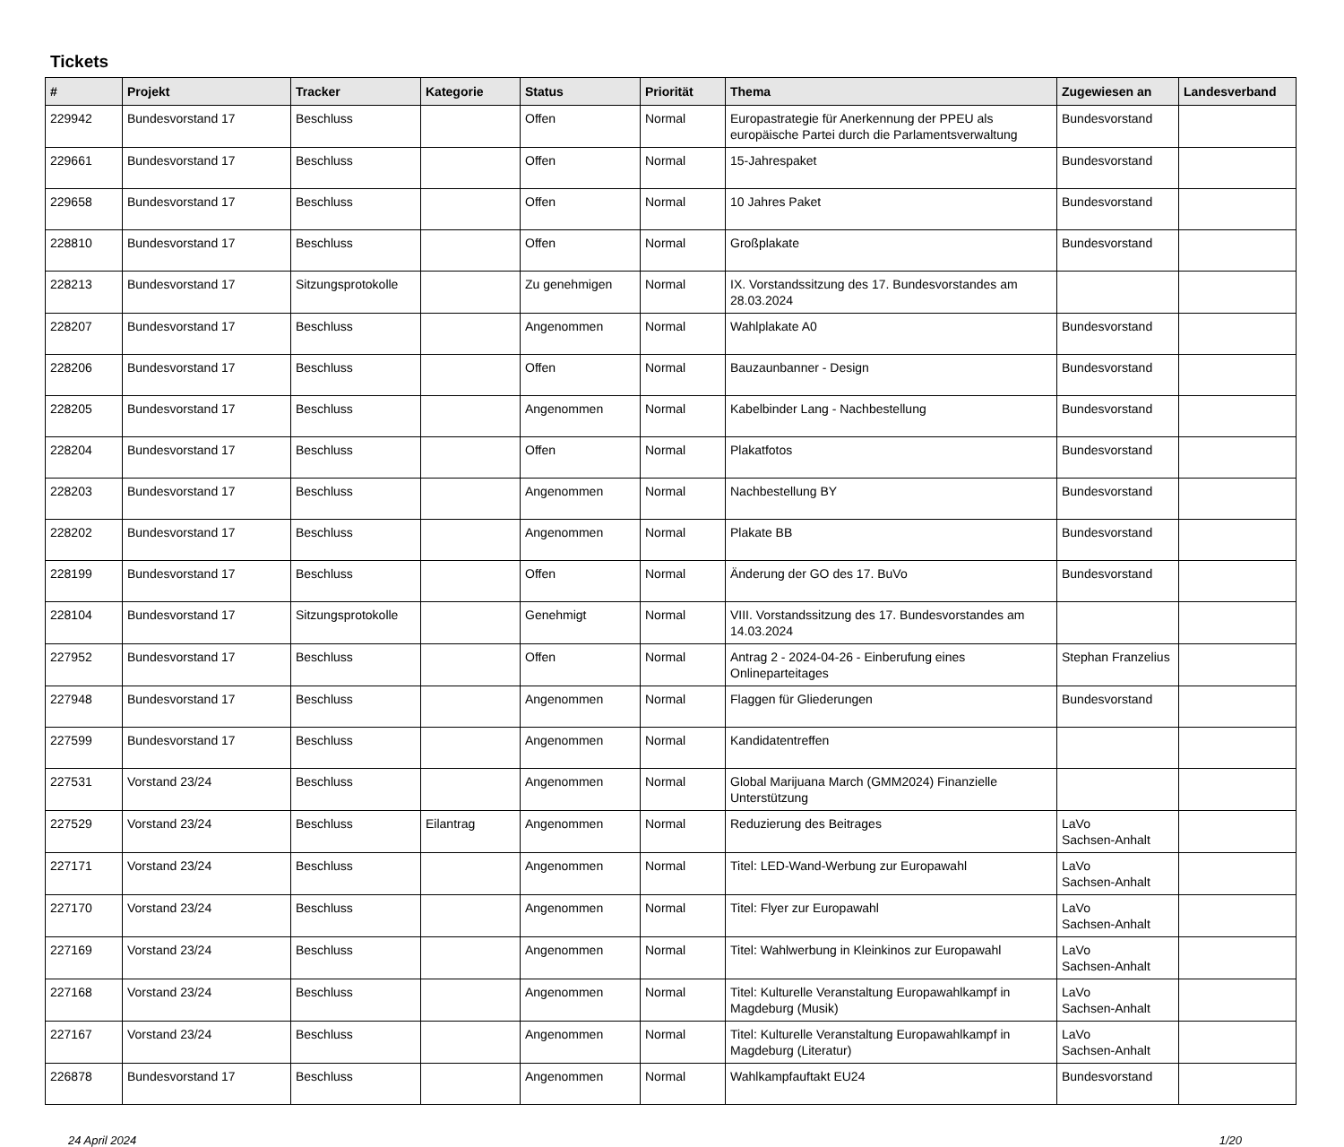Tickets
| # | Projekt | Tracker | Kategorie | Status | Priorität | Thema | Zugewiesen an | Landesverband |
| --- | --- | --- | --- | --- | --- | --- | --- | --- |
| 229942 | Bundesvorstand 17 | Beschluss | | Offen | Normal | Europastrategie für Anerkennung der PPEU als europäische Partei durch die Parlamentsverwaltung | Bundesvorstand | |
| 229661 | Bundesvorstand 17 | Beschluss | | Offen | Normal | 15-Jahrespaket | Bundesvorstand | |
| 229658 | Bundesvorstand 17 | Beschluss | | Offen | Normal | 10 Jahres Paket | Bundesvorstand | |
| 228810 | Bundesvorstand 17 | Beschluss | | Offen | Normal | Großplakate | Bundesvorstand | |
| 228213 | Bundesvorstand 17 | Sitzungsprotokolle | | Zu genehmigen | Normal | IX. Vorstandssitzung des 17. Bundesvorstandes am 28.03.2024 | | |
| 228207 | Bundesvorstand 17 | Beschluss | | Angenommen | Normal | Wahlplakate A0 | Bundesvorstand | |
| 228206 | Bundesvorstand 17 | Beschluss | | Offen | Normal | Bauzaunbanner - Design | Bundesvorstand | |
| 228205 | Bundesvorstand 17 | Beschluss | | Angenommen | Normal | Kabelbinder Lang - Nachbestellung | Bundesvorstand | |
| 228204 | Bundesvorstand 17 | Beschluss | | Offen | Normal | Plakatfotos | Bundesvorstand | |
| 228203 | Bundesvorstand 17 | Beschluss | | Angenommen | Normal | Nachbestellung BY | Bundesvorstand | |
| 228202 | Bundesvorstand 17 | Beschluss | | Angenommen | Normal | Plakate BB | Bundesvorstand | |
| 228199 | Bundesvorstand 17 | Beschluss | | Offen | Normal | Änderung der GO des 17. BuVo | Bundesvorstand | |
| 228104 | Bundesvorstand 17 | Sitzungsprotokolle | | Genehmigt | Normal | VIII. Vorstandssitzung des 17. Bundesvorstandes am 14.03.2024 | | |
| 227952 | Bundesvorstand 17 | Beschluss | | Offen | Normal | Antrag 2 - 2024-04-26 - Einberufung eines Onlineparteitages | Stephan Franzelius | |
| 227948 | Bundesvorstand 17 | Beschluss | | Angenommen | Normal | Flaggen für Gliederungen | Bundesvorstand | |
| 227599 | Bundesvorstand 17 | Beschluss | | Angenommen | Normal | Kandidatentreffen | | |
| 227531 | Vorstand 23/24 | Beschluss | | Angenommen | Normal | Global Marijuana March (GMM2024) Finanzielle Unterstützung | | |
| 227529 | Vorstand 23/24 | Beschluss | Eilantrag | Angenommen | Normal | Reduzierung des Beitrages | LaVo Sachsen-Anhalt | |
| 227171 | Vorstand 23/24 | Beschluss | | Angenommen | Normal | Titel: LED-Wand-Werbung zur Europawahl | LaVo Sachsen-Anhalt | |
| 227170 | Vorstand 23/24 | Beschluss | | Angenommen | Normal | Titel: Flyer zur Europawahl | LaVo Sachsen-Anhalt | |
| 227169 | Vorstand 23/24 | Beschluss | | Angenommen | Normal | Titel: Wahlwerbung in Kleinkinos zur Europawahl | LaVo Sachsen-Anhalt | |
| 227168 | Vorstand 23/24 | Beschluss | | Angenommen | Normal | Titel: Kulturelle Veranstaltung Europawahlkampf in Magdeburg (Musik) | LaVo Sachsen-Anhalt | |
| 227167 | Vorstand 23/24 | Beschluss | | Angenommen | Normal | Titel: Kulturelle Veranstaltung Europawahlkampf in Magdeburg (Literatur) | LaVo Sachsen-Anhalt | |
| 226878 | Bundesvorstand 17 | Beschluss | | Angenommen | Normal | Wahlkampfauftakt EU24 | Bundesvorstand | |
24 April 2024 1/20